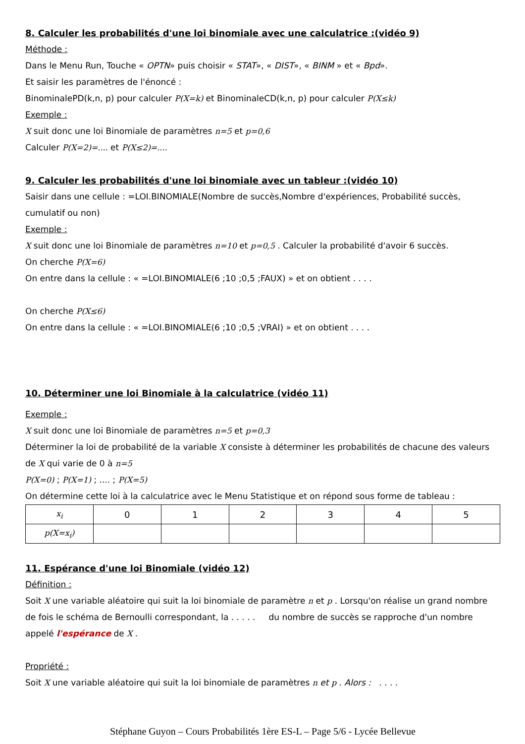8. Calculer les probabilités d'une loi binomiale avec une calculatrice :(vidéo 9)
Méthode :
Dans le Menu Run, Touche « OPTN» puis choisir « STAT», « DIST», « BINM » et « Bpd».
Et saisir les paramètres de l'énoncé :
BinominalePD(k,n, p) pour calculer P(X=k) et BinominaleCD(k,n, p) pour calculer P(X≤k)
Exemple :
X suit donc une loi Binomiale de paramètres n=5 et p=0,6
Calculer P(X=2)=.... et P(X≤2)=....
9. Calculer les probabilités d'une loi binomiale avec un tableur :(vidéo 10)
Saisir dans une cellule : =LOI.BINOMIALE(Nombre de succès,Nombre d'expériences, Probabilité succès, cumulatif ou non)
Exemple :
X suit donc une loi Binomiale de paramètres n=10 et p=0,5 . Calculer la probabilité d'avoir 6 succès.
On cherche P(X=6)
On entre dans la cellule : « =LOI.BINOMIALE(6 ;10 ;0,5 ;FAUX) » et on obtient . . . .
On cherche P(X≤6)
On entre dans la cellule : « =LOI.BINOMIALE(6 ;10 ;0,5 ;VRAI) » et on obtient . . . .
10. Déterminer une loi Binomiale à la calculatrice (vidéo 11)
Exemple :
X suit donc une loi Binomiale de paramètres n=5 et p=0,3
Déterminer la loi de probabilité de la variable X consiste à déterminer les probabilités de chacune des valeurs de X qui varie de 0 à n=5
P(X=0) ; P(X=1) ; .... ; P(X=5)
On détermine cette loi à la calculatrice avec le Menu Statistique et on répond sous forme de tableau :
| x<sub>i</sub> | 0 | 1 | 2 | 3 | 4 | 5 |
| p(X=x<sub>i</sub>) | | | | | | |
11. Espérance d'une loi Binomiale (vidéo 12)
Définition :
Soit X une variable aléatoire qui suit la loi binomiale de paramètre n et p . Lorsqu'on réalise un grand nombre de fois le schéma de Bernoulli correspondant, la . . . . . du nombre de succès se rapproche d'un nombre appelé l'espérance de X .
Propriété :
Soit X une variable aléatoire qui suit la loi binomiale de paramètres n et p . Alors : . . . .
Stéphane Guyon – Cours Probabilités 1ère ES-L – Page 5/6 - Lycée Bellevue